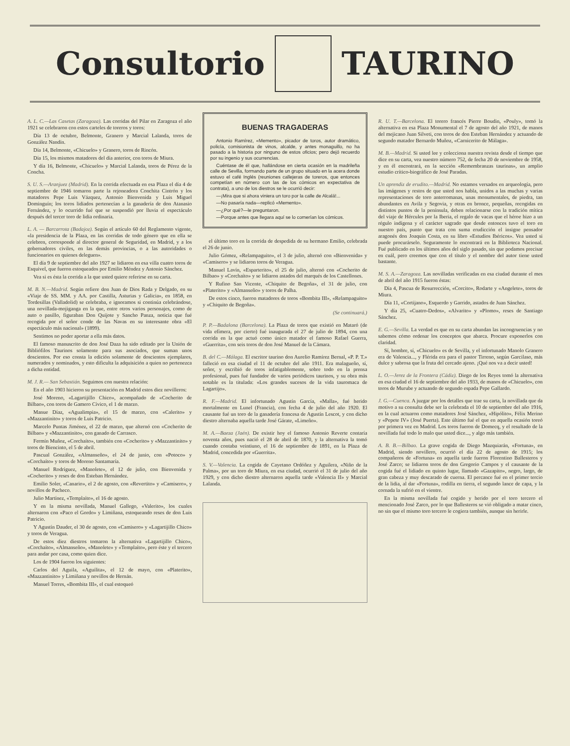Consultorio TAURINO
A. L. C.—Las Casetas (Zaragoza). Las corridas del Pilar en Zaragoza el año 1921 se celebraron con estos carteles de toreros y toros:
Día 13 de octubre, Belmonte, Granero y Marcial Lalanda, toros de González Nandín.
Día 14, Belmonte, «Chicuelo» y Granero, toros de Rincón.
Día 15, los mismos matadores del día anterior, con toros de Miura.
Y día 16, Belmonte, «Chicuelo» y Marcial Lalanda, toros de Pérez de la Concha.
S. U. S.—Aranjuez (Madrid). En la corrida efectuada en esa Plaza el día 4 de septiembre de 1946 tomaron parte la rejoneadora Conchita Cintrón y los matadores Pepe Luis Vázquez, Antonio Bienvenida y Luis Miguel Dominguín; los toros lidiados pertenecían a la ganadería de don Atanasio Fernández, y lo ocurrido fué que se suspendió por lluvia el espectáculo después del tercer toro de lidia ordinaria.
L. A. — Barcarrota (Badajoz). Según el artículo 60 del Reglamento vigente, «la presidencia de la Plaza, en las corridas de todo género que en ella se celebren, corresponde al director general de Seguridad, en Madrid, y a los gobernadores civiles, en las demás provincias, o a las autoridades o funcionarios en quienes deleguen».
El día 9 de septiembre del año 1927 se lidiaron en esa villa cuatro toros de Esquivel, que fueron estoqueados por Emilio Méndez y Antonio Sánchez.
Vea si es ésta la corrida a la que usted quiere referirse en su carta.
M. B. N.—Madrid. Según refiere don Juan de Dios Rada y Delgado, en su «Viaje de SS. MM. y AA. por Castilla, Asturias y Galicia», en 1858, en Tordesillas (Valladolid) se celebraba, e ignoramos si continúa celebrándose, una novillada-mojiganga en la que, entre otros varios personajes, como de auto o pasillo, figuraban Don Quijote y Sancho Panza, noticia que fué recogida por el señor conde de las Navas en su interesante obra «El espectáculo más nacional» (1899).
Sentimos no poder aportar a ella más datos.
El famoso manuscrito de don José Daza ha sido editado por la Unión de Bibliófilos Taurinos solamente para sus asociados, que suman unos doscientos. Por eso consta la edición solamente de doscientos ejemplares, numerados y nominados, y esto dificulta la adquisición a quien no pertenezca a dicha entidad.
M. J. R.— San Sebastián. Seguimos con nuestra relación:
En el año 1903 hicieron su presentación en Madrid estos diez novilleros:
José Moreno, «Lagartijillo Chico», acompañado de «Cocherito de Bilbao», con toros de Gamero Cívico, el 1 de marzo.
Manue Díaz, «Agualimpia», el 15 de marzo, con «Calerito» y «Mazzantinito» y toros de Luis Patricio.
Marcelo Puntas Jiménez, el 22 de marzo, que alternó con «Cocherito de Bilbao» y «Mazzantinito», con ganado de Carrasco.
Fermín Muñoz, «Corchaíto», también con «Cocherito» y «Mazzantinito» y toros de Biencinto, el 5 de abril.
Pascual González, «Almanseño», el 24 de junio, con «Potoco» y «Corchaíto» y toros de Moreno Santamaría.
Manuel Rodríguez, «Manolete», el 12 de julio, con Bienvenida y «Cocherito» y reses de don Esteban Hernández.
Emilio Soler, «Canario», el 2 de agosto, con «Revertito» y «Camisero», y novillos de Pacheco.
Julio Martínez, «Templaíto», el 16 de agosto.
Y en la misma novillada, Manuel Gallego, «Valerito», los cuales alternaron con «Paco el Gordo» y Limiñana, estoqueando reses de don Luis Patricio.
Y Agustín Dauder, el 30 de agosto, con «Camisero» y «Lagartijillo Chico» y toros de Veragua.
De estos diez diestros tomaron la alternativa «Lagartijillo Chico», «Corchaíto», «Almanseño», «Manolete» y «Templaíto», pero éste y el tercero para andar por casa, como quien dice.
Los de 1904 fueron los siguientes:
Carlos del Aguila, «Aguilita», el 12 de mayo, con «Platerito», «Mazzantinito» y Limiñana y novillos de Hernán.
Manuel Torres, «Bombita III», el cual estoqueó
BUENAS TRAGADERAS
Antonio Ramírez, «Memento», picador de toros, autor dramático, policía, comisionista de vinos, alcalde, y antes monaguillo, no ha pasado a la historia por ninguno de estos oficios; pero dejó recuerdo por su ingenio y sus ocurrencias.
Cuéntase de él que, hallándose en cierta ocasión en la madrileña calle de Sevilla, formando parte de un grupo situado en la acera donde estuvo el café Inglés (reuniones callejeras de toreros, que entonces competían en número con las de los cómicos en expectativa de contrata), a uno de los diestros se le ocurrió decir:
—¡Mira que si ahora viniera un toro por la calle de Alcalá!...
—No pasaría nada—replicó «Memento».
—¿Por qué?—le preguntaron.
—Porque antes que llegara aquí se lo comerían los cómicos.
el último toro en la corrida de despedida de su hermano Emilio, celebrada el 26 de junio.
Julio Gómez, «Relampaguito», el 3 de julio, alternó con «Bienvenida» y «Camisero» y se lidiaron toros de Veragua.
Manuel Lavín, «Esparterito», el 25 de julio, alternó con «Cocherito de Bilbao» y «Corchaíto» y se lidiaron astados del marqués de los Castellones.
Y Rufino San Vicente, «Chiquito de Begoña», el 31 de julio, con «Platerito» y «Almanseño» y toros de Palha.
De estos cinco, fueron matadores de toros «Bombita III», «Relampaguito» y «Chiquito de Begoña».
(Se continuará.)
P. P.—Badalona (Barcelona). La Plaza de toros que existió en Mataró (de vida efímera, por cierto) fué inaugurada el 27 de julio de 1894, con una corrida en la que actuó como único matador el famoso Rafael Guerra, «Guerrita», con seis toros de don José Manuel de la Cámara.
B. del C.—Málaga. El escritor taurino don Aurelio Ramírez Bernal, «P. P. T.» falleció en esa ciudad el 11 de octubre del año 1911. Era malagueño, sí, señor, y escribió de toros infatigablemente, sobre todo en la prensa profesional, pues fué fundador de varios periódicos taurinos, y su obra más notable es la titulada: «Los grandes sucesos de la vida tauromaca de Lagartijo».
R. F.—Madrid. El infortunado Agustín García, «Malla», fué herido mortalmente en Lunel (Francia), con fecha 4 de julio del año 1920. El causante fué un toro de la ganadería francesa de Agustín Lescot, y con dicho diestro alternaba aquella tarde José Gárate, «Limeño».
M. A.—Baeza (Jaén). De existir hoy el famoso Antonio Reverte contaría noventa años, pues nació el 28 de abril de 1870, y la alternativa la tomó cuando contaba veintiuno, el 16 de septiembre de 1891, en la Plaza de Madrid, concedida por «Guerrita».
S. V.—Valencia. La cogida de Cayetano Ordóñez y Aguilera, «Niño de la Palma», por un toro de Miura, en esa ciudad, ocurrió el 31 de julio del año 1929, y con dicho diestro alternaron aquella tarde «Valencia II» y Marcial Lalanda.
R. U. T.—Barcelona. El torero francés Pierre Boudin, «Pouly», tomó la alternativa en esa Plaza Monumental el 7 de agosto del año 1921, de manos del mejicano Juan Silveti, con toros de don Esteban Hernández y actuando de segundo matador Bernardo Muñoz, «Carnicerito de Málaga».
M. B.—Madrid. Si usted lee y colecciona nuestra revista desde el tiempo que dice en su carta, vea nuestro número 752, de fecha 20 de noviembre de 1958, y en él encontrará, en la sección «Remembranzas taurinas», un amplio estudio crítico-biográfico de José Paradas.
Un aprendiz de erudito.—Madrid. No estamos versados en arqueología, pero las imágenes y restos de que usted nos habla, unidos a las muchas y varias representaciones de toro anterromanas, unas monumentales, de piedra, tan abundantes en Avila y Segovia, y otras en bronce, pequeñas, recogidas en distintos puntos de la península, deben relacionarse con la tradición mítica del viaje de Hércules por la Iberia, el regalo de vacas que el héroe hizo a un régulo indígena y el carácter sagrado que desde entonces tuvo el toro en nuestro país, punto que trata con suma erudicción el insigne pensador aragonés don Joaquín Costa, en su libro «Estudios Ibéricos». Vea usted si puede procurárselo. Seguramente lo encontrará en la Biblioteca Nacional. Fué publicado en los últimos años del siglo pasado, sin que podamos precisar en cuál, pero creemos que con el título y el nombre del autor tiene usted bastante.
M. S. A.—Zaragoza. Las novilladas verificadas en esa ciudad durante el mes de abril del año 1915 fueron éstas:
Día 4, Pascua de Resurrección, «Corcito», Rodarte y «Angelete», toros de Miura.
Día 11, «Cortijano», Esquerdo y Garrido, astados de Juan Sánchez.
Y día 25, «Cuatro-Dedos», «Alvarito» y «Plomo», reses de Santiago Sánchez.
E. G.—Sevilla. La verdad es que en su carta abundan las incongruencias y no sabemos cómo ordenar los conceptos que abarca. Procure exponerlos con claridad.
Sí, hombre, sí, «Chicuelo» es de Sevilla, y el infortunado Manolo Granero era de Valencia..., y Flérida era para el pastor Tirreno, según Garcilaso, más dulce y sabrosa que la fruta del cercado ajeno. ¡Qué nos va a decir usted!
L. O.—Jerez de la Frontera (Cádiz). Diego de los Reyes tomó la alternativa en esa ciudad el 16 de septiembre del año 1933, de manos de «Chicuelo», con toros de Murube y actuando de segundo espada Pepe Gallardo.
J. G.—Cuenca. A juzgar por los detalles que trae su carta, la novillada que da motivo a su consulta debe ser la celebrada el 10 de septiembre del año 1916, en la cual actuaron como matadores José Sánchez, «Hipólito», Félix Merino y «Pepete IV» (José Puerta). Este último fué el que en aquella ocasión toreó por primera vez en Madrid. Los toros fueron de Domecq, y el resultado de la novillada fué todo lo malo que usted dice..., y algo más también.
A. B. B.—Bilbao. La grave cogida de Diego Mazquiarán, «Fortuna», en Madrid, siendo novillero, ocurrió el día 22 de agosto de 1915; los compañeros de «Fortuna» en aquella tarde fueron Florentino Ballesteros y José Zarco; se lidiaron toros de don Gregorio Campos y el causante de la cogida fué el lidiado en quinto lugar, llamado «Gazapito», negro, largo, de gran cabeza y muy descarado de cuerna. El percance fué en el primer tercio de la lidia, al dar «Fortuna», rodilla en tierra, el segundo lance de capa, y la cornada la sufrió en el vientre.
En la misma novillada fué cogido y herido por el toro tercero el mencionado José Zarco, por lo que Ballesteros se vió obligado a matar cinco, no sin que el mismo toro tercero le cogiera también, aunque sin herirle.